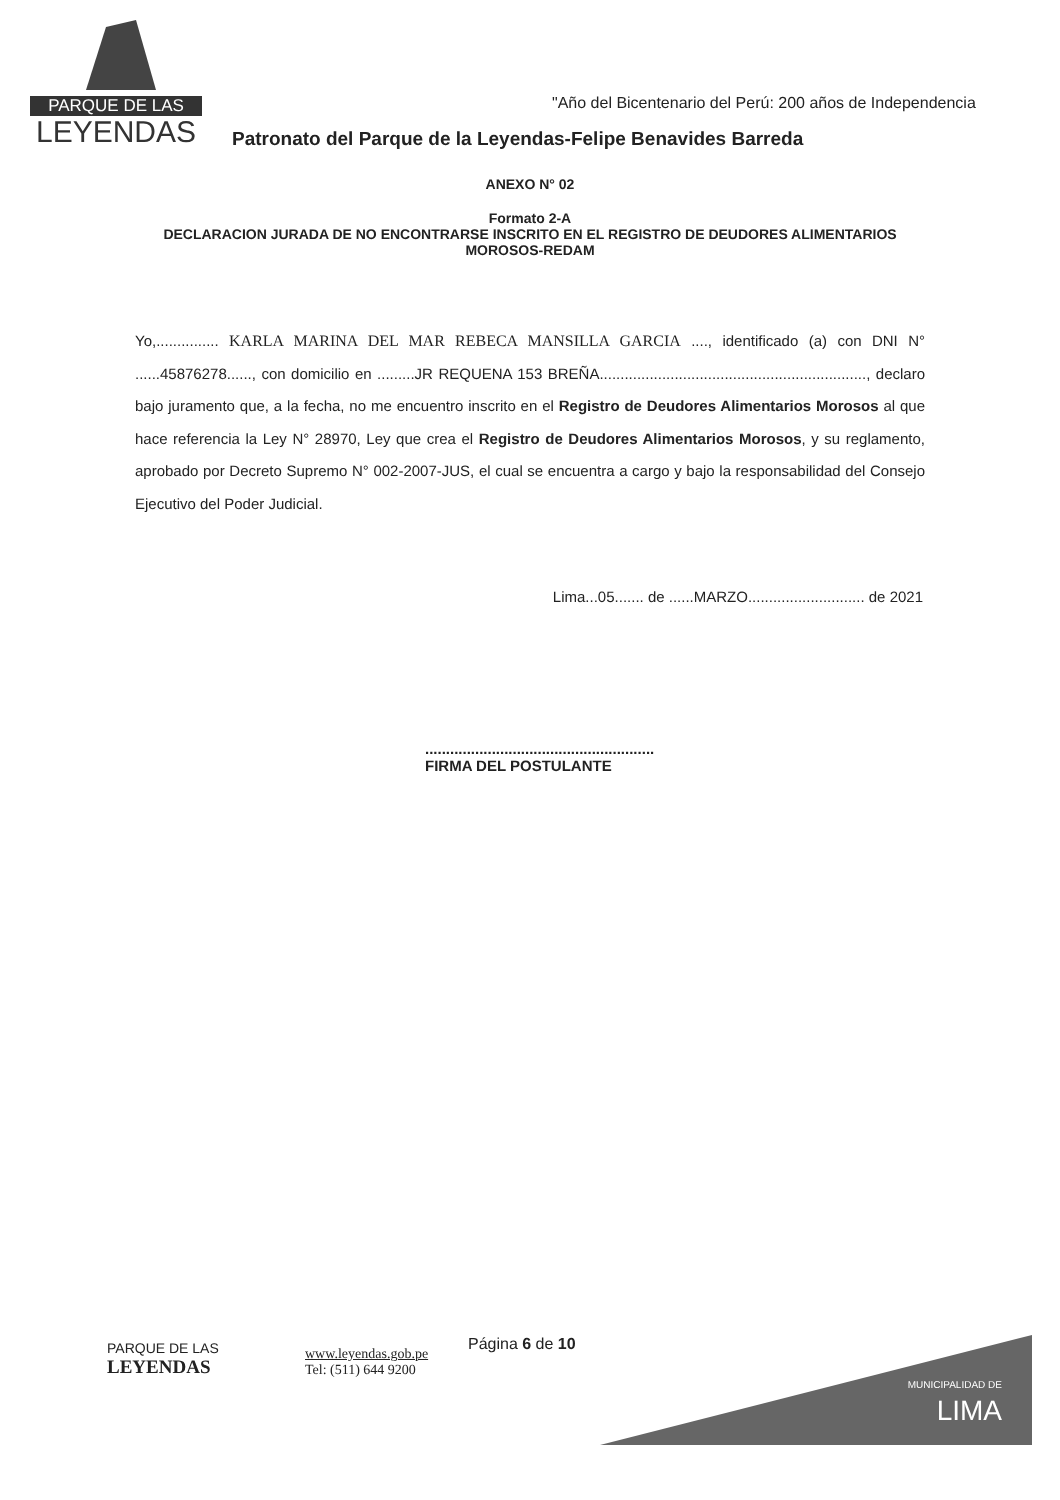PARQUE DE LAS
LEYENDAS
"Año del Bicentenario del Perú: 200 años de Independencia
Patronato del Parque de la Leyendas-Felipe Benavides Barreda
ANEXO N° 02
Formato 2-A
DECLARACION JURADA DE NO ENCONTRARSE INSCRITO EN EL REGISTRO DE DEUDORES ALIMENTARIOS
MOROSOS-REDAM
Yo,............... KARLA MARINA DEL MAR REBECA MANSILLA GARCIA ...., identificado (a) con DNI N° ......45876278......, con domicilio en .........JR REQUENA 153 BREÑA................................................................, declaro bajo juramento que, a la fecha, no me encuentro inscrito en el Registro de Deudores Alimentarios Morosos al que hace referencia la Ley N° 28970, Ley que crea el Registro de Deudores Alimentarios Morosos, y su reglamento, aprobado por Decreto Supremo N° 002-2007-JUS, el cual se encuentra a cargo y bajo la responsabilidad del Consejo Ejecutivo del Poder Judicial.
Lima...05....... de ......MARZO............................ de 2021
.......................................................
FIRMA DEL POSTULANTE
PARQUE DE LAS
LEYENDAS
www.leyendas.gob.pe
Tel: (511) 644 9200
Página 6 de 10
MUNICIPALIDAD DE
LIMA